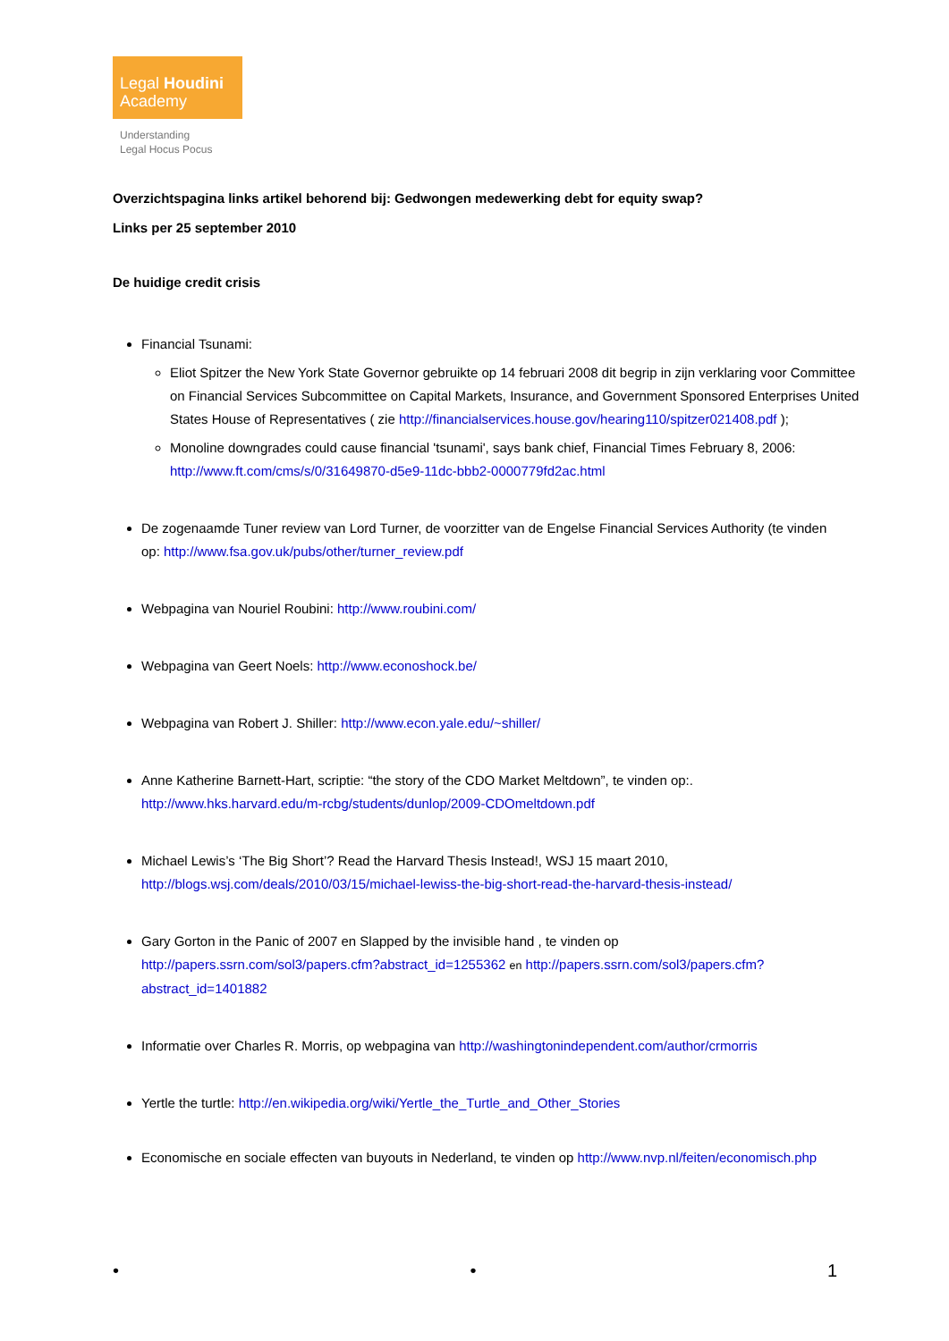Legal Houdini
Academy
Understanding
Legal Hocus Pocus
Overzichtspagina links artikel behorend bij: Gedwongen medewerking debt for equity swap?
Links per 25 september 2010
De huidige credit crisis
Financial Tsunami:
Eliot Spitzer the New York State Governor gebruikte op 14 februari 2008 dit begrip in zijn verklaring voor Committee on Financial Services Subcommittee on Capital Markets, Insurance, and Government Sponsored Enterprises United States House of Representatives ( zie http://financialservices.house.gov/hearing110/spitzer021408.pdf );
Monoline downgrades could cause financial 'tsunami', says bank chief, Financial Times February 8, 2006: http://www.ft.com/cms/s/0/31649870-d5e9-11dc-bbb2-0000779fd2ac.html
De zogenaamde Tuner review van Lord Turner, de voorzitter van de Engelse Financial Services Authority (te vinden op: http://www.fsa.gov.uk/pubs/other/turner_review.pdf
Webpagina van Nouriel Roubini: http://www.roubini.com/
Webpagina van Geert Noels: http://www.econoshock.be/
Webpagina van Robert J. Shiller: http://www.econ.yale.edu/~shiller/
Anne Katherine Barnett-Hart, scriptie: “the story of the CDO Market Meltdown”, te vinden op:. http://www.hks.harvard.edu/m-rcbg/students/dunlop/2009-CDOmeltdown.pdf
Michael Lewis’s ‘The Big Short’? Read the Harvard Thesis Instead!, WSJ 15 maart 2010, http://blogs.wsj.com/deals/2010/03/15/michael-lewiss-the-big-short-read-the-harvard-thesis-instead/
Gary Gorton in the Panic of 2007 en Slapped by the invisible hand , te vinden op http://papers.ssrn.com/sol3/papers.cfm?abstract_id=1255362 en http://papers.ssrn.com/sol3/papers.cfm?abstract_id=1401882
Informatie over Charles R. Morris, op webpagina van http://washingtonindependent.com/author/crmorris
Yertle the turtle: http://en.wikipedia.org/wiki/Yertle_the_Turtle_and_Other_Stories
Economische en sociale effecten van buyouts in Nederland, te vinden op http://www.nvp.nl/feiten/economisch.php
• • 1